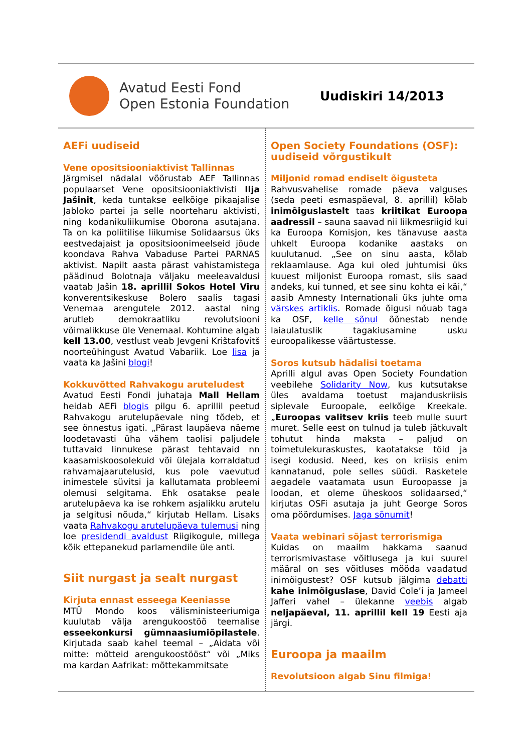Avatud Eesti Fond
Open Estonia Foundation
Uudiskiri 14/2013
AEFi uudiseid
Vene opositsiooniaktivist Tallinnas
Järgmisel nädalal võõrustab AEF Tallinnas populaarset Vene opositsiooniaktivisti Ilja Jašinit, keda tuntakse eelkõige pikaajalise Jabloko partei ja selle noorteharu aktivisti, ning kodanikuliikumise Oborona asutajana. Ta on ka poliitilise liikumise Solidaarsus üks eestvedajaist ja opositsioonimeelseid jõude koondava Rahva Vabaduse Partei PARNAS aktivist. Napilt aasta pärast vahistamistega päädinud Bolotnaja väljaku meeleavaldusi vaatab Jašin 18. aprillil Sokos Hotel Viru konverentsikeskuse Bolero saalis tagasi Venemaa arengutele 2012. aastal ning arutleb demokraatliku revolutsiooni võimalikkuse üle Venemaal. Kohtumine algab kell 13.00, vestlust veab Jevgeni Krištafovitš noorteühingust Avatud Vabariik. Loe lisa ja vaata ka Jašini blogi!
Kokkuvõtted Rahvakogu aruteludest
Avatud Eesti Fondi juhataja Mall Hellam heidab AEFi blogis pilgu 6. aprillil peetud Rahvakogu arutelupäevale ning tõdeb, et see õnnestus igati. „Pärast laupäeva näeme loodetavasti üha vähem taolisi paljudele tuttavaid linnukese pärast tehtavaid nn kaasamiskoosolekuid või ülejala korraldatud rahvamajaarutelusid, kus pole vaevutud inimestele süvitsi ja kallutamata probleemi olemusi selgitama. Ehk osatakse peale arutelupäeva ka ise rohkem asjalikku arutelu ja selgitusi nõuda,“ kirjutab Hellam. Lisaks vaata Rahvakogu arutelupäeva tulemusi ning loe presidendi avaldust Riigikogule, millega kõik ettepanekud parlamendile üle anti.
Siit nurgast ja sealt nurgast
Kirjuta ennast esseega Keeniasse
MTÜ Mondo koos välisministeeriumiga kuulutab välja arengukoostöö teemalise esseekonkursi gümnaasiumiõpilastele. Kirjutada saab kahel teemal – „Aidata või mitte: mõtteid arengukoostööst“ või „Miks ma kardan Aafrikat: mõttekammitsate
Open Society Foundations (OSF): uudiseid võrgustikult
Miljonid romad endiselt õigusteta
Rahvusvahelise romade päeva valguses (seda peeti esmaspäeval, 8. aprillil) kõlab inimõiguslastelt taas kriitikat Euroopa aadressil – sauna saavad nii liikmesriigid kui ka Euroopa Komisjon, kes tänavuse aasta uhkelt Euroopa kodanike aastaks on kuulutanud. „See on sinu aasta, kõlab reklaamlause. Aga kui oled juhtumisi üks kuuest miljonist Euroopa romast, siis saad andeks, kui tunned, et see sinu kohta ei käi,“ aasib Amnesty Internationali üks juhte oma värskes artiklis. Romade õigusi nõuab taga ka OSF, kelle sõnul õõnestab nende laiaulatuslik tagakiusamine usku euroopalikesse väärtustesse.
Soros kutsub hädalisi toetama
Aprilli algul avas Open Society Foundation veebilehe Solidarity Now, kus kutsutakse üles avaldama toetust majanduskriisis siplevale Euroopale, eelkõige Kreekale. „Euroopas valitsev kriis teeb mulle suurt muret. Selle eest on tulnud ja tuleb jätkuvalt tohutut hinda maksta – paljud on toimetulekuraskustes, kaotatakse töid ja isegi kodusid. Need, kes on kriisis enim kannatanud, pole selles süüdi. Rasketele aegadele vaatamata usun Euroopasse ja loodan, et oleme üheskoos solidaarsed,“ kirjutas OSFi asutaja ja juht George Soros oma pöördumises. Jaga sõnumit!
Vaata webinari sõjast terrorismiga
Kuidas on maailm hakkama saanud terrorismivastase võitlusega ja kui suurel määral on ses võitluses mööda vaadatud inimõigustest? OSF kutsub jälgima debatti kahe inimõiguslase, David Cole’i ja Jameel Jafferi vahel – ülekanne veebis algab neljapäeval, 11. aprillil kell 19 Eesti aja järgi.
Euroopa ja maailm
Revolutsioon algab Sinu filmiga!